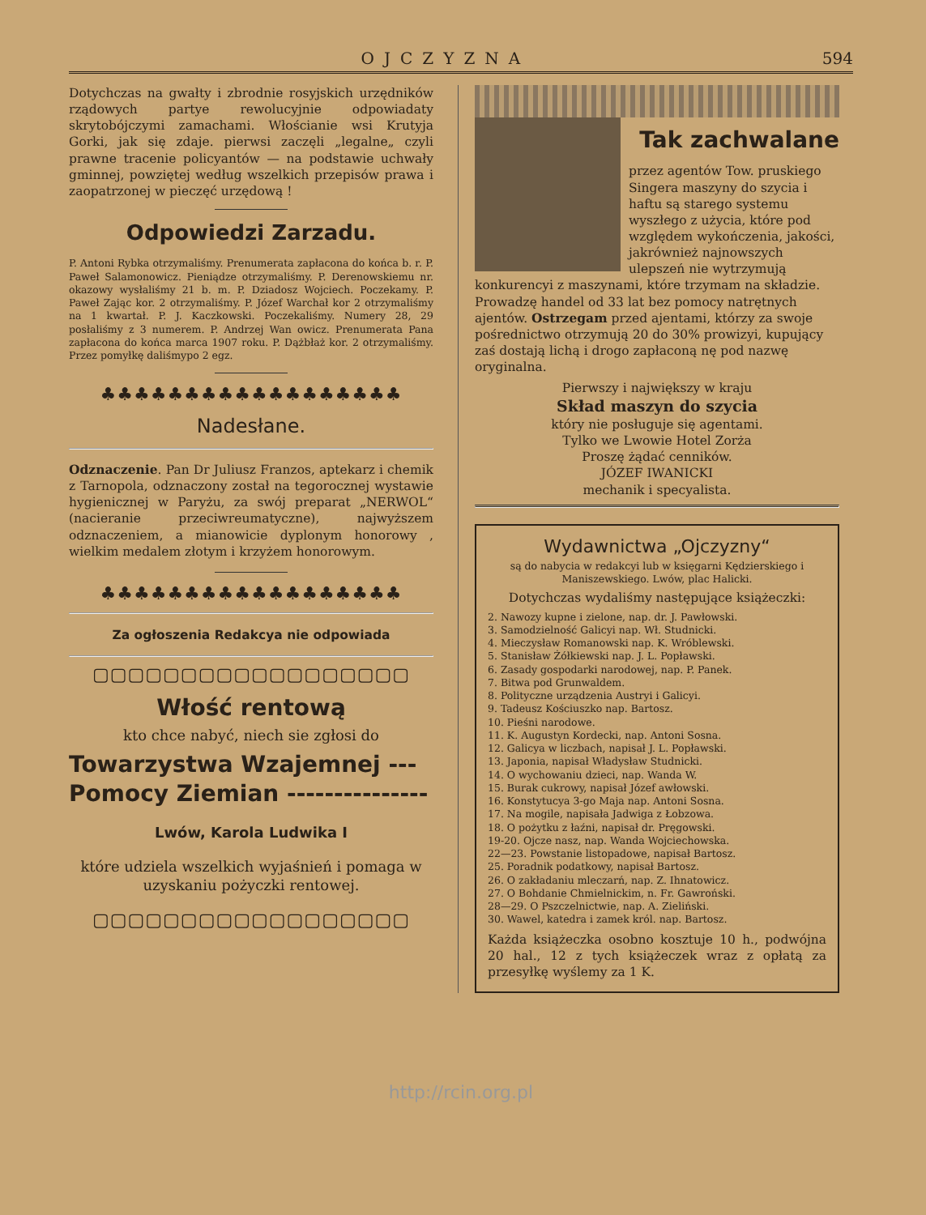OJCZYZNA 594
Dotychczas na gwałty i zbrodnie rosyjskich urzędników rządowych partye rewolucyjnie odpowiadaty skrytobójczymi zamachami. Włościanie wsi Krutyja Gorki, jak się zdaje. pierwsi zaczęli „legalne„ czyli prawne tracenie policyantów — na podstawie uchwały gminnej, powziętej według wszelkich przepisów prawa i zaopatrzonej w pieczęć urzędową !
Odpowiedzi Zarzadu.
P. Antoni Rybka otrzymaliśmy. Prenumerata zapłacona do końca b. r. P. Paweł Salamonowicz. Pieniądze otrzymaliśmy. P. Derenowskiemu nr. okazowy wysłaliśmy 21 b. m. P. Dziadosz Wojciech. Poczekamy. P. Paweł Zając kor. 2 otrzymaliśmy. P. Józef Warchał kor 2 otrzymaliśmy na 1 kwartał. P. J. Kaczkowski. Poczekaliśmy. Numery 28, 29 posłaliśmy z 3 numerem. P. Andrzej Wan owicz. Prenumerata Pana zapłacona do końca marca 1907 roku. P. Dążbłaż kor. 2 otrzymaliśmy. Przez pomyłkę daliśmypo 2 egz.
♣♣♣♣♣♣♣♣♣♣♣♣♣♣♣♣♣♣
Nadesłane.
Odznaczenie. Pan Dr Juliusz Franzos, aptekarz i chemik z Tarnopola, odznaczony został na tegorocznej wystawie hygienicznej w Paryżu, za swój preparat „NERWOL“ (nacieranie przeciwreumatyczne), najwyższem odznaczeniem, a mianowicie dyplonym honorowy , wielkim medalem złotym i krzyżem honorowym.
♣♣♣♣♣♣♣♣♣♣♣♣♣♣♣♣♣♣
Za ogłoszenia Redakcya nie odpowiada
▢▢▢▢▢▢▢▢▢▢▢▢▢▢▢▢▢▢
Włość rentową
kto chce nabyć, niech sie zgłosi do
Towarzystwa Wzajemnej ---
Pomocy Ziemian ---------------
Lwów, Karola Ludwika I
które udziela wszelkich wyjaśnień i pomaga w uzyskaniu pożyczki rentowej.
▢▢▢▢▢▢▢▢▢▢▢▢▢▢▢▢▢▢
Tak zachwalane
przez agentów Tow. pruskiego Singera maszyny do szycia i haftu są starego systemu wyszłego z użycia, które pod względem wykończenia, jakości, jakrównież najnowszych ulepszeń nie wytrzymują konkurencyi z maszynami, które trzymam na składzie. Prowadzę handel od 33 lat bez pomocy natrętnych ajentów. Ostrzegam przed ajentami, którzy za swoje pośrednictwo otrzymują 20 do 30% prowizyi, kupujący zaś dostają lichą i drogo zapłaconą nę pod nazwę oryginalna.
Pierwszy i największy w kraju
Skład maszyn do szycia
który nie posługuje się agentami.
Tylko we Lwowie Hotel Zorża
Proszę żądać cenników.
JÓZEF IWANICKI
mechanik i specyalista.
Wydawnictwa „Ojczyzny“
są do nabycia w redakcyi lub w księgarni Kędzierskiego i Maniszewskiego. Lwów, plac Halicki.
Dotychczas wydaliśmy następujące książeczki:
2. Nawozy kupne i zielone, nap. dr. J. Pawłowski.
3. Samodzielność Galicyi nap. Wł. Studnicki.
4. Mieczysław Romanowski nap. K. Wróblewski.
5. Stanisław Żółkiewski nap. J. L. Popławski.
6. Zasady gospodarki narodowej, nap. P. Panek.
7. Bitwa pod Grunwaldem.
8. Polityczne urządzenia Austryi i Galicyi.
9. Tadeusz Kościuszko nap. Bartosz.
10. Pieśni narodowe.
11. K. Augustyn Kordecki, nap. Antoni Sosna.
12. Galicya w liczbach, napisał J. L. Popławski.
13. Japonia, napisał Władysław Studnicki.
14. O wychowaniu dzieci, nap. Wanda W.
15. Burak cukrowy, napisał Józef awłowski.
16. Konstytucya 3-go Maja nap. Antoni Sosna.
17. Na mogile, napisała Jadwiga z Łobzowa.
18. O pożytku z łaźni, napisał dr. Pręgowski.
19-20. Ojcze nasz, nap. Wanda Wojciechowska.
22—23. Powstanie listopadowe, napisał Bartosz.
25. Poradnik podatkowy, napisał Bartosz.
26. O zakładaniu mleczarń, nap. Z. Ihnatowicz.
27. O Bohdanie Chmielnickim, n. Fr. Gawroński.
28—29. O Pszczelnictwie, nap. A. Zieliński.
30. Wawel, katedra i zamek król. nap. Bartosz.
Każda książeczka osobno kosztuje 10 h., podwójna 20 hal., 12 z tych książeczek wraz z opłatą za przesyłkę wyślemy za 1 K.
http://rcin.org.pl